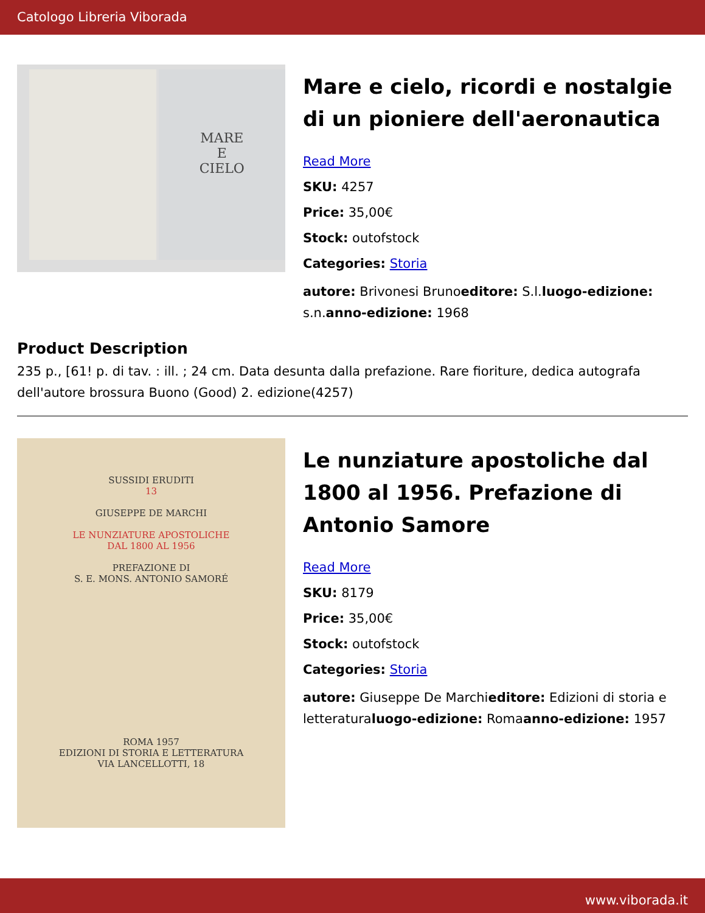Catologo Libreria Viborada
MARE
E
CIELO
Mare e cielo, ricordi e nostalgie di un pioniere dell'aeronautica
Read More
SKU: 4257
Price: 35,00€
Stock: outofstock
Categories: Storia
autore: Brivonesi Brunoeditore: S.l.luogo-edizione: s.n.anno-edizione: 1968
Product Description
235 p., [61! p. di tav. : ill. ; 24 cm. Data desunta dalla prefazione. Rare fioriture, dedica autografa dell'autore brossura Buono (Good) 2. edizione(4257)
SUSSIDI ERUDITI
13
GIUSEPPE DE MARCHI
LE NUNZIATURE APOSTOLICHE
DAL 1800 AL 1956
PREFAZIONE DI
S. E. MONS. ANTONIO SAMORÉ
ROMA 1957
EDIZIONI DI STORIA E LETTERATURA
VIA LANCELLOTTI, 18
Le nunziature apostoliche dal 1800 al 1956. Prefazione di Antonio Samore
Read More
SKU: 8179
Price: 35,00€
Stock: outofstock
Categories: Storia
autore: Giuseppe De Marchieditore: Edizioni di storia e letteraturaluogo-edizione: Romaanno-edizione: 1957
www.viborada.it